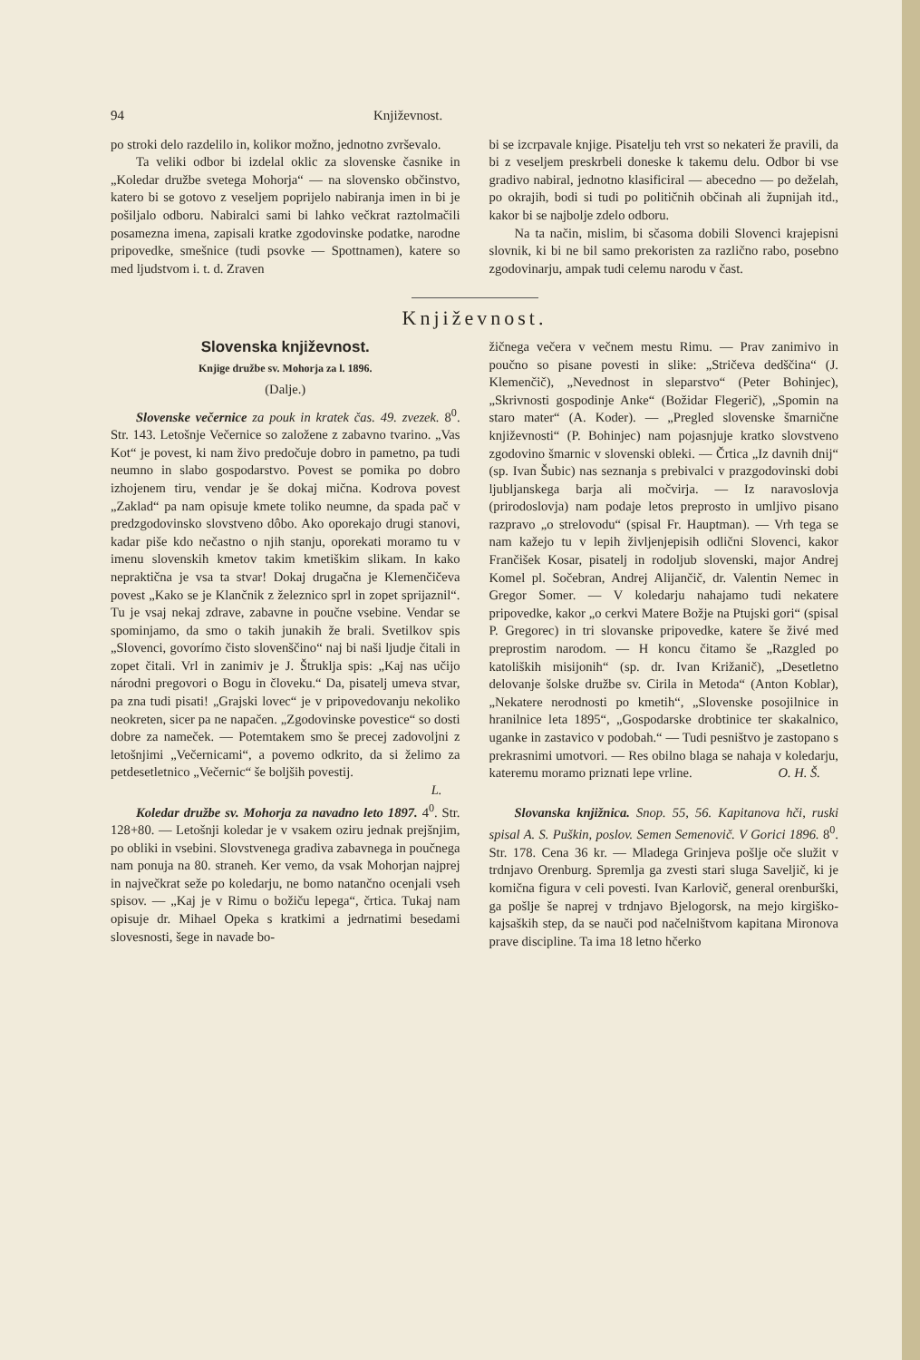94 Književnost.
po stroki delo razdelilo in, kolikor možno, jednotno zvrševalo.
Ta veliki odbor bi izdelal oklic za slovenske časnike in „Koledar družbe svetega Mohorja“ — na slovensko občinstvo, katero bi se gotovo z veseljem poprijelo nabiranja imen in bi je pošiljalo odboru. Nabiralci sami bi lahko večkrat raztolmačili posamezna imena, zapisali kratke zgodovinske podatke, narodne pripovedke, smešnice (tudi psovke — Spottnamen), katere so med ljudstvom i. t. d. Zraven
bi se izcrpavale knjige. Pisatelju teh vrst so nekateri že pravili, da bi z veseljem preskrbeli doneske k takemu delu. Odbor bi vse gradivo nabiral, jednotno klasificiral — abecedno — po deželah, po okrajih, bodi si tudi po političnih občinah ali župnijah itd., kakor bi se najbolje zdelo odboru.
Na ta način, mislim, bi sčasoma dobili Slovenci krajepisni slovnik, ki bi ne bil samo prekoristen za različno rabo, posebno zgodovinarju, ampak tudi celemu narodu v čast.
Književnost.
Slovenska književnost.
Knjige družbe sv. Mohorja za l. 1896.
(Dalje.)
Slovenske večernice za pouk in kratek čas. 49. zvezek. 8<sup>0</sup>. Str. 143. Letošnje Večernice so založene z zabavno tvarino. „Vas Kot“ je povest, ki nam živo predočuje dobro in pametno, pa tudi neumno in slabo gospodarstvo. Povest se pomika po dobro izhojenem tiru, vendar je še dokaj mična. Kodrova povest „Zaklad“ pa nam opisuje kmete toliko neumne, da spada pač v predzgodovinsko slovstveno dôbo. Ako oporekajo drugi stanovi, kadar piše kdo nečastno o njih stanju, oporekati moramo tu v imenu slovenskih kmetov takim kmetiškim slikam. In kako nepraktična je vsa ta stvar! Dokaj drugačna je Klemenčičeva povest „Kako se je Klančnik z železnico sprl in zopet sprijaznil“. Tu je vsaj nekaj zdrave, zabavne in poučne vsebine. Vendar se spominjamo, da smo o takih junakih že brali. Svetilkov spis „Slovenci, govorímo čisto slovenščino“ naj bi naši ljudje čitali in zopet čitali. Vrl in zanimiv je J. Štruklja spis: „Kaj nas učijo národni pregovori o Bogu in človeku.“ Da, pisatelj umeva stvar, pa zna tudi pisati! „Grajski lovec“ je v pripovedovanju nekoliko neokreten, sicer pa ne napačen. „Zgodovinske povestice“ so dosti dobre za nameček. — Potemtakem smo še precej zadovoljni z letošnjimi „Večernicami“, a povemo odkrito, da si želimo za petdesetletnico „Večernic“ še boljših povestij.
L.
Koledar družbe sv. Mohorja za navadno leto 1897. 4<sup>0</sup>. Str. 128+80. — Letošnji koledar je v vsakem oziru jednak prejšnjim, po obliki in vsebini. Slovstvenega gradiva zabavnega in poučnega nam ponuja na 80. straneh. Ker vemo, da vsak Mohorjan najprej in največkrat seže po koledarju, ne bomo natančno ocenjali vseh spisov. — „Kaj je v Rimu o božiču lepega“, črtica. Tukaj nam opisuje dr. Mihael Opeka s kratkimi a jedrnatimi besedami slovesnosti, šege in navade bo-
žičnega večera v večnem mestu Rimu. — Prav zanimivo in poučno so pisane povesti in slike: „Stričeva dedščina“ (J. Klemenčič), „Nevednost in sleparstvo“ (Peter Bohinjec), „Skrivnosti gospodinje Anke“ (Božidar Flegerič), „Spomin na staro mater“ (A. Koder). — „Pregled slovenske šmarnične književnosti“ (P. Bohinjec) nam pojasnjuje kratko slovstveno zgodovino šmarnic v slovenski obleki. — Črtica „Iz davnih dnij“ (sp. Ivan Šubic) nas seznanja s prebivalci v prazgodovinski dobi ljubljanskega barja ali močvirja. — Iz naravoslovja (prirodoslovja) nam podaje letos preprosto in umljivo pisano razpravo „o strelovodu“ (spisal Fr. Hauptman). — Vrh tega se nam kažejo tu v lepih življenjepisih odlični Slovenci, kakor Frančišek Kosar, pisatelj in rodoljub slovenski, major Andrej Komel pl. Sočebran, Andrej Alijančič, dr. Valentin Nemec in Gregor Somer. — V koledarju nahajamo tudi nekatere pripovedke, kakor „o cerkvi Matere Božje na Ptujski gori“ (spisal P. Gregorec) in tri slovanske pripovedke, katere še živé med preprostim narodom. — H koncu čitamo še „Razgled po katoliških misijonih“ (sp. dr. Ivan Križanič), „Desetletno delovanje šolske družbe sv. Cirila in Metoda“ (Anton Koblar), „Nekatere nerodnosti po kmetih“, „Slovenske posojilnice in hranilnice leta 1895“, „Gospodarske drobtinice ter skakalnico, uganke in zastavico v podobah.“ — Tudi pesništvo je zastopano s prekrasnimi umotvori. — Res obilno blaga se nahaja v koledarju, kateremu moramo priznati lepe vrline. O. H. Š.
Slovanska knjižnica. Snop. 55, 56. Kapitanova hči, ruski spisal A. S. Puškin, poslov. Semen Semenovič. V Gorici 1896. 8<sup>0</sup>. Str. 178. Cena 36 kr. — Mladega Grinjeva pošlje oče služit v trdnjavo Orenburg. Spremlja ga zvesti stari sluga Saveljič, ki je komična figura v celi povesti. Ivan Karlovič, general orenburški, ga pošlje še naprej v trdnjavo Bjelogorsk, na mejo kirgiško-kajsaških step, da se nauči pod načelništvom kapitana Mironova prave discipline. Ta ima 18 letno hčerko